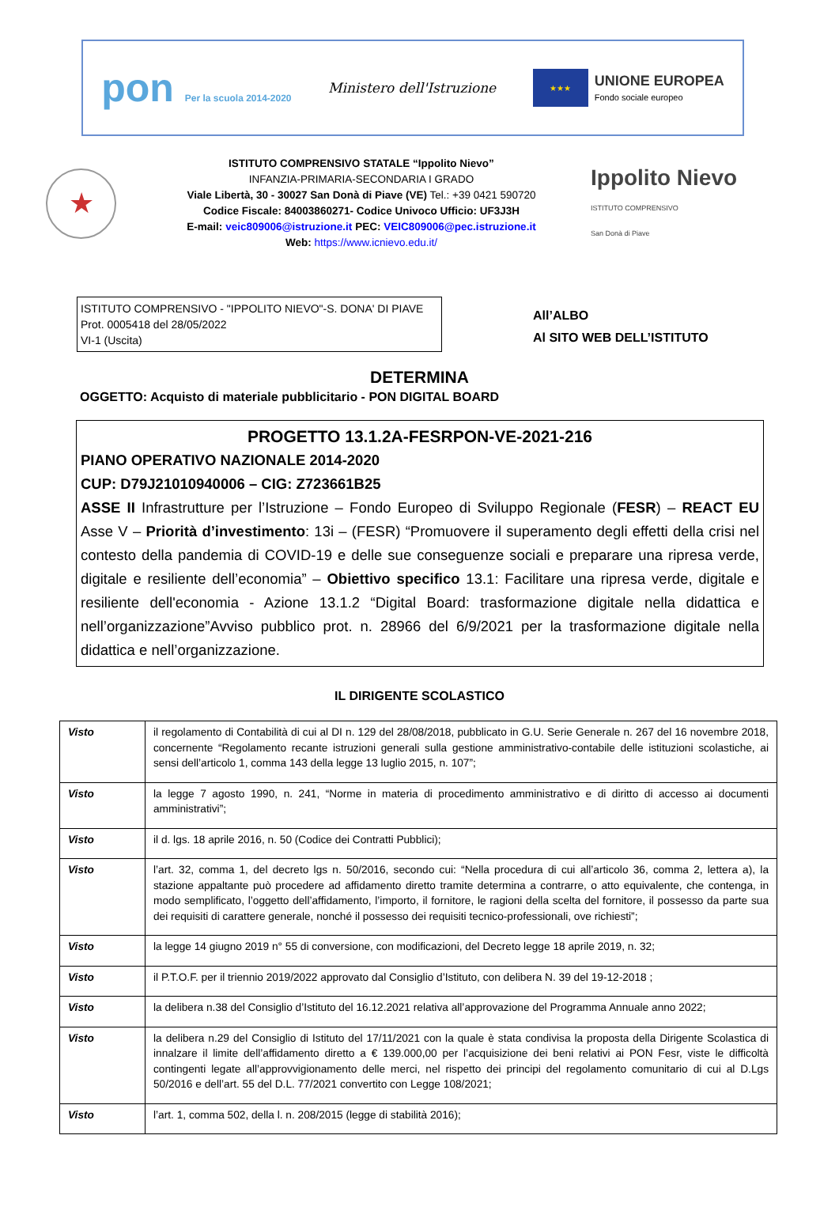pon Per la scuola 2014-2020
Ministero dell'Istruzione
★★★
UNIONE EUROPEA
Fondo sociale europeo
★
ISTITUTO COMPRENSIVO STATALE “Ippolito Nievo”
INFANZIA-PRIMARIA-SECONDARIA I GRADO
Viale Libertà, 30 - 30027 San Donà di Piave (VE) Tel.: +39 0421 590720
Codice Fiscale: 84003860271- Codice Univoco Ufficio: UF3J3H
E-mail: veic809006@istruzione.it PEC: VEIC809006@pec.istruzione.it
Web: https://www.icnievo.edu.it/
Ippolito Nievo
ISTITUTO COMPRENSIVO
San Donà di Piave
ISTITUTO COMPRENSIVO - "IPPOLITO NIEVO"-S. DONA' DI PIAVE
Prot. 0005418 del 28/05/2022
VI-1 (Uscita)
All’ALBO
Al SITO WEB DELL’ISTITUTO
DETERMINA
OGGETTO: Acquisto di materiale pubblicitario - PON DIGITAL BOARD
PROGETTO 13.1.2A-FESRPON-VE-2021-216
PIANO OPERATIVO NAZIONALE 2014-2020
CUP: D79J21010940006 – CIG: Z723661B25
ASSE II Infrastrutture per l’Istruzione – Fondo Europeo di Sviluppo Regionale (FESR) – REACT EU Asse V – Priorità d’investimento: 13i – (FESR) “Promuovere il superamento degli effetti della crisi nel contesto della pandemia di COVID-19 e delle sue conseguenze sociali e preparare una ripresa verde, digitale e resiliente dell’economia” – Obiettivo specifico 13.1: Facilitare una ripresa verde, digitale e resiliente dell'economia - Azione 13.1.2 “Digital Board: trasformazione digitale nella didattica e nell’organizzazione”Avviso pubblico prot. n. 28966 del 6/9/2021 per la trasformazione digitale nella didattica e nell’organizzazione.
IL DIRIGENTE SCOLASTICO
| Visto | il regolamento di Contabilità di cui al DI n. 129 del 28/08/2018, pubblicato in G.U. Serie Generale n. 267 del 16 novembre 2018, concernente “Regolamento recante istruzioni generali sulla gestione amministrativo-contabile delle istituzioni scolastiche, ai sensi dell’articolo 1, comma 143 della legge 13 luglio 2015, n. 107”; |
| Visto | la legge 7 agosto 1990, n. 241, “Norme in materia di procedimento amministrativo e di diritto di accesso ai documenti amministrativi”; |
| Visto | il d. lgs. 18 aprile 2016, n. 50 (Codice dei Contratti Pubblici); |
| Visto | l’art. 32, comma 1, del decreto lgs n. 50/2016, secondo cui: “Nella procedura di cui all’articolo 36, comma 2, lettera a), la stazione appaltante può procedere ad affidamento diretto tramite determina a contrarre, o atto equivalente, che contenga, in modo semplificato, l’oggetto dell’affidamento, l’importo, il fornitore, le ragioni della scelta del fornitore, il possesso da parte sua dei requisiti di carattere generale, nonché il possesso dei requisiti tecnico-professionali, ove richiesti”; |
| Visto | la legge 14 giugno 2019 n° 55 di conversione, con modificazioni, del Decreto legge 18 aprile 2019, n. 32; |
| Visto | il P.T.O.F. per il triennio 2019/2022 approvato dal Consiglio d’Istituto, con delibera N. 39 del 19-12-2018 ; |
| Visto | la delibera n.38 del Consiglio d’Istituto del 16.12.2021 relativa all’approvazione del Programma Annuale anno 2022; |
| Visto | la delibera n.29 del Consiglio di Istituto del 17/11/2021 con la quale è stata condivisa la proposta della Dirigente Scolastica di innalzare il limite dell’affidamento diretto a € 139.000,00 per l’acquisizione dei beni relativi ai PON Fesr, viste le difficoltà contingenti legate all’approvvigionamento delle merci, nel rispetto dei principi del regolamento comunitario di cui al D.Lgs 50/2016 e dell’art. 55 del D.L. 77/2021 convertito con Legge 108/2021; |
| Visto | l’art. 1, comma 502, della l. n. 208/2015 (legge di stabilità 2016); |